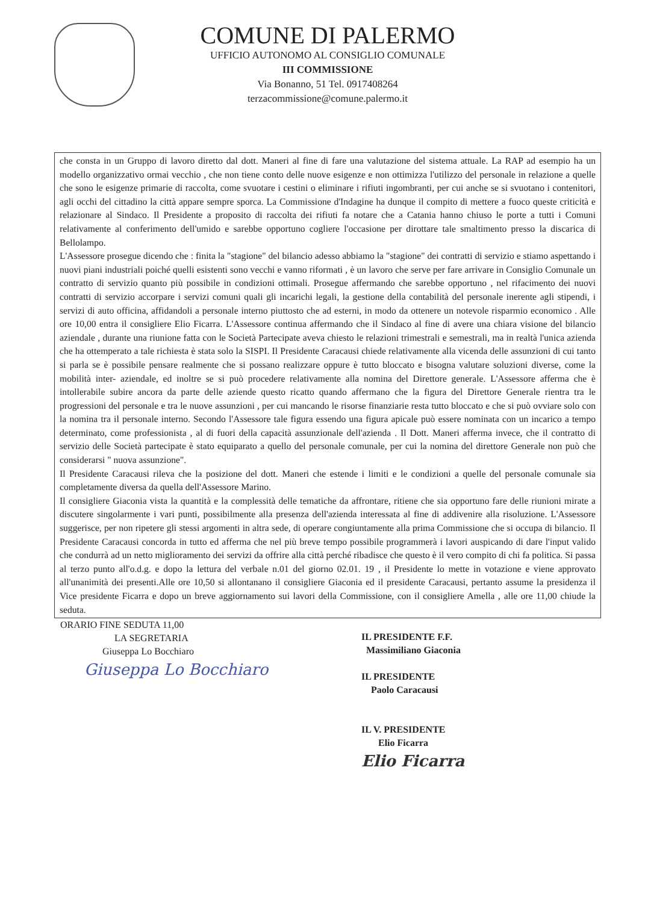COMUNE DI PALERMO
UFFICIO AUTONOMO AL CONSIGLIO COMUNALE
III COMMISSIONE
Via Bonanno, 51 Tel. 0917408264
terzacommissione@comune.palermo.it
che consta in un Gruppo di lavoro diretto dal dott. Maneri al fine di fare una valutazione del sistema attuale. La RAP ad esempio ha un modello organizzativo ormai vecchio , che non tiene conto delle nuove esigenze e non ottimizza l'utilizzo del personale in relazione a quelle che sono le esigenze primarie di raccolta, come svuotare i cestini o eliminare i rifiuti ingombranti, per cui anche se si svuotano i contenitori, agli occhi del cittadino la città appare sempre sporca. La Commissione d'Indagine ha dunque il compito di mettere a fuoco queste criticità e relazionare al Sindaco. Il Presidente a proposito di raccolta dei rifiuti fa notare che a Catania hanno chiuso le porte a tutti i Comuni relativamente al conferimento dell'umido e sarebbe opportuno cogliere l'occasione per dirottare tale smaltimento presso la discarica di Bellolampo.
L'Assessore prosegue dicendo che : finita la "stagione" del bilancio adesso abbiamo la "stagione" dei contratti di servizio e stiamo aspettando i nuovi piani industriali poiché quelli esistenti sono vecchi e vanno riformati , è un lavoro che serve per fare arrivare in Consiglio Comunale un contratto di servizio quanto più possibile in condizioni ottimali. Prosegue affermando che sarebbe opportuno , nel rifacimento dei nuovi contratti di servizio accorpare i servizi comuni quali gli incarichi legali, la gestione della contabilità del personale inerente agli stipendi, i servizi di auto officina, affidandoli a personale interno piuttosto che ad esterni, in modo da ottenere un notevole risparmio economico . Alle ore 10,00 entra il consigliere Elio Ficarra. L'Assessore continua affermando che il Sindaco al fine di avere una chiara visione del bilancio aziendale , durante una riunione fatta con le Società Partecipate aveva chiesto le relazioni trimestrali e semestrali, ma in realtà l'unica azienda che ha ottemperato a tale richiesta è stata solo la SISPI. Il Presidente Caracausi chiede relativamente alla vicenda delle assunzioni di cui tanto si parla se è possibile pensare realmente che si possano realizzare oppure è tutto bloccato e bisogna valutare soluzioni diverse, come la mobilità inter- aziendale, ed inoltre se si può procedere relativamente alla nomina del Direttore generale. L'Assessore afferma che è intollerabile subire ancora da parte delle aziende questo ricatto quando affermano che la figura del Direttore Generale rientra tra le progressioni del personale e tra le nuove assunzioni , per cui mancando le risorse finanziarie resta tutto bloccato e che si può ovviare solo con la nomina tra il personale interno. Secondo l'Assessore tale figura essendo una figura apicale può essere nominata con un incarico a tempo determinato, come professionista , al di fuori della capacità assunzionale dell'azienda . Il Dott. Maneri afferma invece, che il contratto di servizio delle Società partecipate è stato equiparato a quello del personale comunale, per cui la nomina del direttore Generale non può che considerarsi " nuova assunzione".
Il Presidente Caracausi rileva che la posizione del dott. Maneri che estende i limiti e le condizioni a quelle del personale comunale sia completamente diversa da quella dell'Assessore Marino.
Il consigliere Giaconia vista la quantità e la complessità delle tematiche da affrontare, ritiene che sia opportuno fare delle riunioni mirate a discutere singolarmente i vari punti, possibilmente alla presenza dell'azienda interessata al fine di addivenire alla risoluzione. L'Assessore suggerisce, per non ripetere gli stessi argomenti in altra sede, di operare congiuntamente alla prima Commissione che si occupa di bilancio. Il Presidente Caracausi concorda in tutto ed afferma che nel più breve tempo possibile programmerà i lavori auspicando di dare l'input valido che condurrà ad un netto miglioramento dei servizi da offrire alla città perché ribadisce che questo è il vero compito di chi fa politica. Si passa al terzo punto all'o.d.g. e dopo la lettura del verbale n.01 del giorno 02.01. 19 , il Presidente lo mette in votazione e viene approvato all'unanimità dei presenti.Alle ore 10,50 si allontanano il consigliere Giaconia ed il presidente Caracausi, pertanto assume la presidenza il Vice presidente Ficarra e dopo un breve aggiornamento sui lavori della Commissione, con il consigliere Amella , alle ore 11,00 chiude la seduta.
ORARIO FINE SEDUTA 11,00
LA SEGRETARIA
Giuseppa Lo Bocchiaro
Giuseppa Lo Bocchiaro
IL PRESIDENTE F.F.
Massimiliano Giaconia
IL PRESIDENTE
Paolo Caracausi
IL V. PRESIDENTE
Elio Ficarra
Elio Ficarra